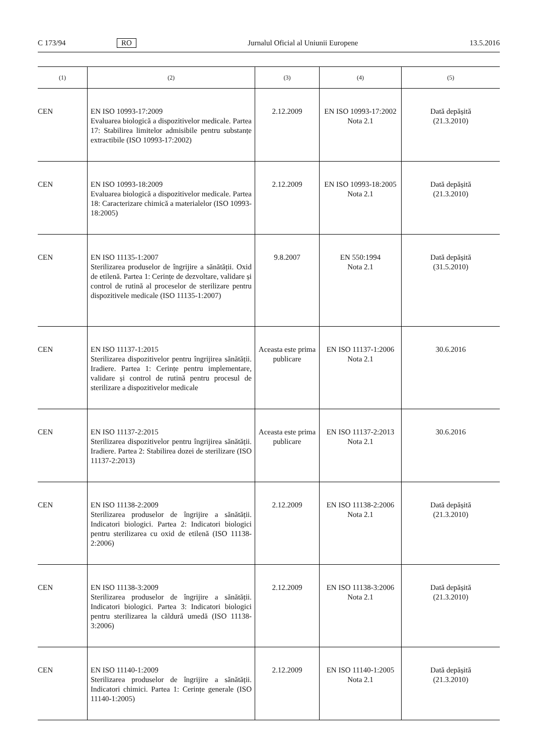C 173/94 RO Jurnalul Oficial al Uniunii Europene 13.5.2016
| (1) | (2) | (3) | (4) | (5) |
| --- | --- | --- | --- | --- |
| CEN | EN ISO 10993-17:2009 Evaluarea biologică a dispozitivelor medicale. Partea 17: Stabilirea limitelor admisibile pentru substanțe extractibile (ISO 10993-17:2002) | 2.12.2009 | EN ISO 10993-17:2002 Nota 2.1 | Dată depășită (21.3.2010) |
| CEN | EN ISO 10993-18:2009 Evaluarea biologică a dispozitivelor medicale. Partea 18: Caracterizare chimică a materialelor (ISO 10993-18:2005) | 2.12.2009 | EN ISO 10993-18:2005 Nota 2.1 | Dată depășită (21.3.2010) |
| CEN | EN ISO 11135-1:2007 Sterilizarea produselor de îngrijire a sănătății. Oxid de etilenă. Partea 1: Cerințe de dezvoltare, validare și control de rutină al proceselor de sterilizare pentru dispozitivele medicale (ISO 11135-1:2007) | 9.8.2007 | EN 550:1994 Nota 2.1 | Dată depășită (31.5.2010) |
| CEN | EN ISO 11137-1:2015 Sterilizarea dispozitivelor pentru îngrijirea sănătății. Iradiere. Partea 1: Cerințe pentru implementare, validare și control de rutină pentru procesul de sterilizare a dispozitivelor medicale | Aceasta este prima publicare | EN ISO 11137-1:2006 Nota 2.1 | 30.6.2016 |
| CEN | EN ISO 11137-2:2015 Sterilizarea dispozitivelor pentru îngrijirea sănătății. Iradiere. Partea 2: Stabilirea dozei de sterilizare (ISO 11137-2:2013) | Aceasta este prima publicare | EN ISO 11137-2:2013 Nota 2.1 | 30.6.2016 |
| CEN | EN ISO 11138-2:2009 Sterilizarea produselor de îngrijire a sănătății. Indicatori biologici. Partea 2: Indicatori biologici pentru sterilizarea cu oxid de etilenă (ISO 11138-2:2006) | 2.12.2009 | EN ISO 11138-2:2006 Nota 2.1 | Dată depășită (21.3.2010) |
| CEN | EN ISO 11138-3:2009 Sterilizarea produselor de îngrijire a sănătății. Indicatori biologici. Partea 3: Indicatori biologici pentru sterilizarea la căldură umedă (ISO 11138-3:2006) | 2.12.2009 | EN ISO 11138-3:2006 Nota 2.1 | Dată depășită (21.3.2010) |
| CEN | EN ISO 11140-1:2009 Sterilizarea produselor de îngrijire a sănătății. Indicatori chimici. Partea 1: Cerințe generale (ISO 11140-1:2005) | 2.12.2009 | EN ISO 11140-1:2005 Nota 2.1 | Dată depășită (21.3.2010) |